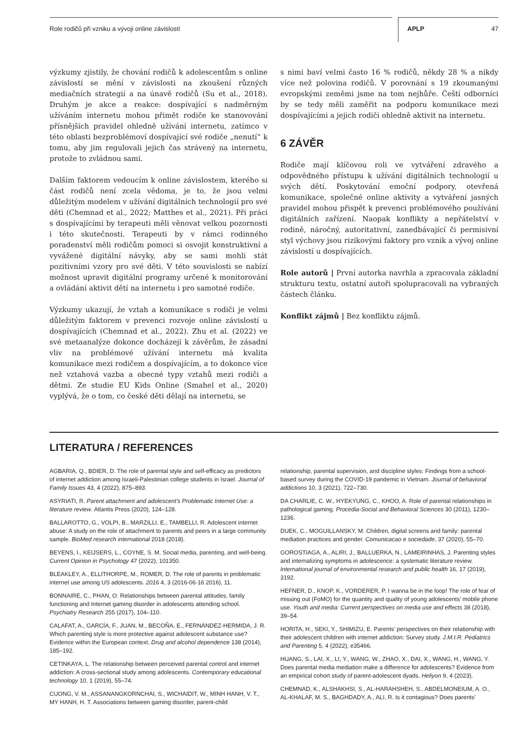Role rodičů při vzniku a vývoji online závislostí
APLP 47
výzkumy zjistily, že chování rodičů k adolescentům s online závislostí se mění v závislosti na zkoušení různých mediačních strategií a na únavě rodičů (Su et al., 2018). Druhým je akce a reakce: dospívající s nadměrným užíváním internetu mohou přimět rodiče ke stanovování přísnějších pravidel ohledně užívání internetu, zatímco v této oblasti bezproblémoví dospívající své rodiče „nenutí“ k tomu, aby jim regulovali jejich čas strávený na internetu, protože to zvládnou sami.
Dalším faktorem vedoucím k online závislostem, kterého si část rodičů není zcela vědoma, je to, že jsou velmi důležitým modelem v užívání digitálních technologií pro své děti (Chemnad et al., 2022; Matthes et al., 2021). Při práci s dospívajícími by terapeuti měli věnovat velkou pozornosti i této skutečnosti. Terapeuti by v rámci rodinného poradenství měli rodičům pomoci si osvojit konstruktivní a vyvážené digitální návyky, aby se sami mohli stát pozitivními vzory pro své děti. V této souvislosti se nabízí možnost upravit digitální programy určené k monitorování a ovládání aktivit dětí na internetu i pro samotné rodiče.
Výzkumy ukazují, že vztah a komunikace s rodiči je velmi důležitým faktorem v prevenci rozvoje online závislostí u dospívajících (Chemnad et al., 2022). Zhu et al. (2022) ve své metaanalýze dokonce docházejí k závěrům, že zásadní vliv na problémové užívání internetu má kvalita komunikace mezi rodičem a dospívajícím, a to dokonce více než vztahová vazba a obecné typy vztahů mezi rodiči a dětmi. Ze studie EU Kids Online (Smahel et al., 2020) vyplývá, že o tom, co české děti dělají na internetu, se
s nimi baví velmi často 16 % rodičů, někdy 28 % a nikdy více než polovina rodičů. V porovnání s 19 zkoumanými evropskými zeměmi jsme na tom nejhůře. Čeští odborníci by se tedy měli zaměřit na podporu komunikace mezi dospívajícími a jejich rodiči ohledně aktivit na internetu.
6 ZÁVĚR
Rodiče mají klíčovou roli ve vytváření zdravého a odpovědného přístupu k užívání digitálních technologií u svých dětí. Poskytování emoční podpory, otevřená komunikace, společné online aktivity a vytváření jasných pravidel mohou přispět k prevenci problémového používání digitálních zařízení. Naopak konflikty a nepřátelství v rodině, náročný, autoritativní, zanedbávající či permisivní styl výchovy jsou rizikovými faktory pro vznik a vývoj online závislostí u dospívajících.
Role autorů | První autorka navrhla a zpracovala základní strukturu textu, ostatní autoři spolupracovali na vybraných částech článku.
Konflikt zájmů | Bez konfliktu zájmů.
LITERATURA / REFERENCES
AGBARIA, Q., BDIER, D. The role of parental style and self-efficacy as predictors of internet addiction among Israeli-Palestinian college students in Israel. Journal of Family Issues 43, 4 (2022), 875–893.
ASYRIATI, R. Parent attachment and adolescent’s Problematic Internet Use: a literature review. Atlantis Press (2020), 124–128.
BALLAROTTO, G., VOLPI, B., MARZILLI, E., TAMBELLI, R. Adolescent internet abuse: A study on the role of attachment to parents and peers in a large community sample. BioMed research international 2018 (2018).
BEYENS, I., KEIJSERS, L., COYNE, S. M. Social media, parenting, and well-being. Current Opinion in Psychology 47 (2022), 101350.
BLEAKLEY, A., ELLITHORPE, M., ROMER, D. The role of parents in problematic internet use among US adolescents. 2016 4, 3 (2016-06-16 2016), 11.
BONNAIRE, C., PHAN, O. Relationships between parental attitudes, family functioning and Internet gaming disorder in adolescents attending school. Psychiatry Research 255 (2017), 104–110.
CALAFAT, A., GARCÍA, F., JUAN, M., BECOÑA, E., FERNÁNDEZ-HERMIDA, J. R. Which parenting style is more protective against adolescent substance use? Evidence within the European context. Drug and alcohol dependence 138 (2014), 185–192.
CETINKAYA, L. The relationship between perceived parental control and internet addiction: A cross-sectional study among adolescents. Contemporary educational technology 10, 1 (2019), 55–74.
CUONG, V. M., ASSANANGKORNCHAI, S., WICHAIDIT, W., MINH HANH, V. T., MY HANH, H. T. Associations between gaming disorder, parent-child
relationship, parental supervision, and discipline styles: Findings from a school-based survey during the COVID-19 pandemic in Vietnam. Journal of behavioral addictions 10, 3 (2021), 722–730.
DA CHARLIE, C. W., HYEKYUNG, C., KHOO, A. Role of parental relationships in pathological gaming. Procedia-Social and Behavioral Sciences 30 (2011), 1230–1236.
DUEK, C., MOGUILLANSKY, M. Children, digital screens and family: parental mediation practices and gender. Comunicacao e sociedade, 37 (2020), 55–70.
GOROSTIAGA, A., ALIRI, J., BALLUERKA, N., LAMEIRINHAS, J. Parenting styles and internalizing symptoms in adolescence: a systematic literature review. International journal of environmental research and public health 16, 17 (2019), 3192.
HEFNER, D., KNOP, K., VORDERER, P. I wanna be in the loop! The role of fear of missing out (FoMO) for the quantity and quality of young adolescents’ mobile phone use. Youth and media: Current perspectives on media use and effects 38 (2018), 39–54.
HORITA, H., SEKI, Y., SHIMIZU, E. Parents’ perspectives on their relationship with their adolescent children with internet addiction: Survey study. J.M.I.R. Pediatrics and Parenting 5, 4 (2022), e35466.
HUANG, S., LAI, X., LI, Y., WANG, W., ZHAO, X., DAI, X., WANG, H., WANG, Y. Does parental media mediation make a difference for adolescents? Evidence from an empirical cohort study of parent-adolescent dyads. Heliyon 9, 4 (2023).
CHEMNAD, K., ALSHAKHSI, S., AL-HARAHSHEH, S., ABDELMONEIUM, A. O., AL-KHALAF, M. S., BAGHDADY, A., ALI, R. Is it contagious? Does parents’